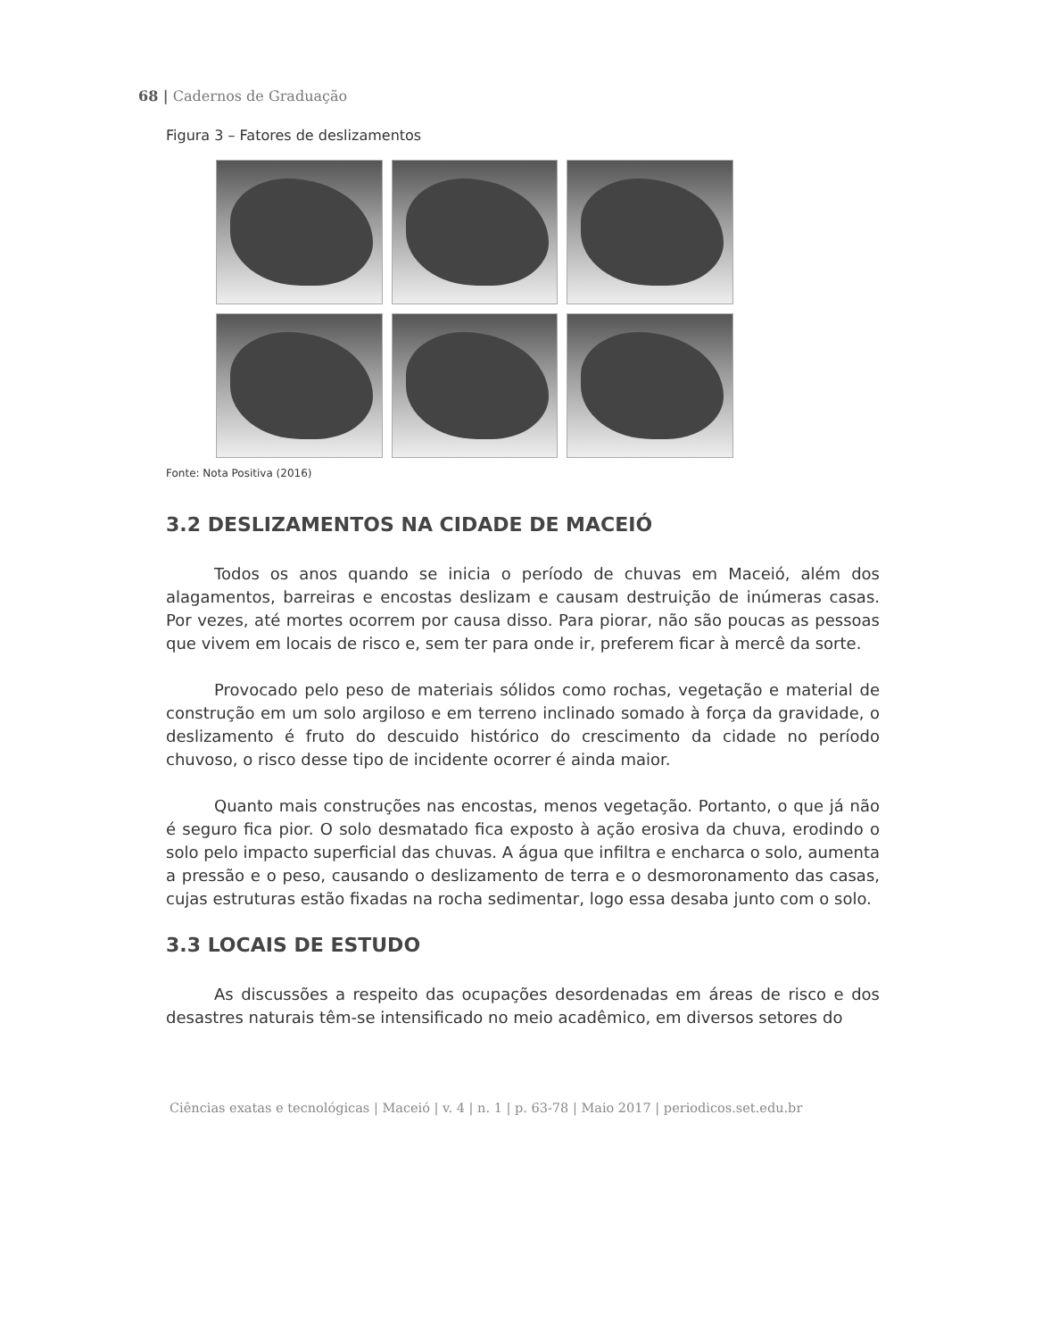68 | Cadernos de Graduação
Figura 3 – Fatores de deslizamentos
Fonte: Nota Positiva (2016)
3.2 DESLIZAMENTOS NA CIDADE DE MACEIÓ
Todos os anos quando se inicia o período de chuvas em Maceió, além dos alagamentos, barreiras e encostas deslizam e causam destruição de inúmeras casas. Por vezes, até mortes ocorrem por causa disso. Para piorar, não são poucas as pessoas que vivem em locais de risco e, sem ter para onde ir, preferem ficar à mercê da sorte.
Provocado pelo peso de materiais sólidos como rochas, vegetação e material de construção em um solo argiloso e em terreno inclinado somado à força da gravidade, o deslizamento é fruto do descuido histórico do crescimento da cidade no período chuvoso, o risco desse tipo de incidente ocorrer é ainda maior.
Quanto mais construções nas encostas, menos vegetação. Portanto, o que já não é seguro fica pior. O solo desmatado fica exposto à ação erosiva da chuva, erodindo o solo pelo impacto superficial das chuvas. A água que infiltra e encharca o solo, aumenta a pressão e o peso, causando o deslizamento de terra e o desmoronamento das casas, cujas estruturas estão fixadas na rocha sedimentar, logo essa desaba junto com o solo.
3.3 LOCAIS DE ESTUDO
As discussões a respeito das ocupações desordenadas em áreas de risco e dos desastres naturais têm-se intensificado no meio acadêmico, em diversos setores do
Ciências exatas e tecnológicas | Maceió | v. 4 | n. 1 | p. 63-78 | Maio 2017 | periodicos.set.edu.br